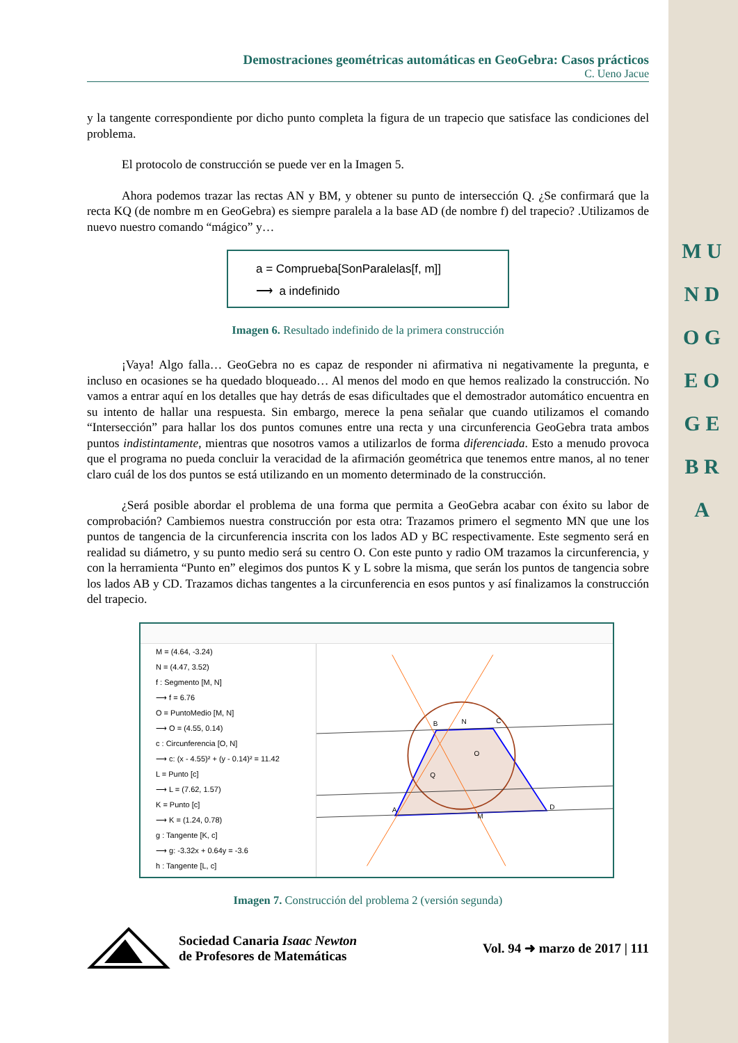M U N D O G E O G E B R A
Demostraciones geométricas automáticas en GeoGebra: Casos prácticos
C. Ueno Jacue
y la tangente correspondiente por dicho punto completa la figura de un trapecio que satisface las condiciones del problema.
El protocolo de construcción se puede ver en la Imagen 5.
Ahora podemos trazar las rectas AN y BM, y obtener su punto de intersección Q. ¿Se confirmará que la recta KQ (de nombre m en GeoGebra) es siempre paralela a la base AD (de nombre f) del trapecio? .Utilizamos de nuevo nuestro comando “mágico” y…
a = Comprueba[SonParalelas[f, m]]
⟶ a indefinido
Imagen 6. Resultado indefinido de la primera construcción
¡Vaya! Algo falla… GeoGebra no es capaz de responder ni afirmativa ni negativamente la pregunta, e incluso en ocasiones se ha quedado bloqueado… Al menos del modo en que hemos realizado la construcción. No vamos a entrar aquí en los detalles que hay detrás de esas dificultades que el demostrador automático encuentra en su intento de hallar una respuesta. Sin embargo, merece la pena señalar que cuando utilizamos el comando “Intersección” para hallar los dos puntos comunes entre una recta y una circunferencia GeoGebra trata ambos puntos indistintamente, mientras que nosotros vamos a utilizarlos de forma diferenciada. Esto a menudo provoca que el programa no pueda concluir la veracidad de la afirmación geométrica que tenemos entre manos, al no tener claro cuál de los dos puntos se está utilizando en un momento determinado de la construcción.
¿Será posible abordar el problema de una forma que permita a GeoGebra acabar con éxito su labor de comprobación? Cambiemos nuestra construcción por esta otra: Trazamos primero el segmento MN que une los puntos de tangencia de la circunferencia inscrita con los lados AD y BC respectivamente. Este segmento será en realidad su diámetro, y su punto medio será su centro O. Con este punto y radio OM trazamos la circunferencia, y con la herramienta “Punto en” elegimos dos puntos K y L sobre la misma, que serán los puntos de tangencia sobre los lados AB y CD. Trazamos dichas tangentes a la circunferencia en esos puntos y así finalizamos la construcción del trapecio.
M = (4.64, -3.24)
N = (4.47, 3.52)
f : Segmento [M, N]
⟶ f = 6.76
O = PuntoMedio [M, N]
⟶ O = (4.55, 0.14)
c : Circunferencia [O, N]
⟶ c: (x - 4.55)² + (y - 0.14)² = 11.42
L = Punto [c]
⟶ L = (7.62, 1.57)
K = Punto [c]
⟶ K = (1.24, 0.78)
g : Tangente [K, c]
⟶ g: -3.32x + 0.64y = -3.6
h : Tangente [L, c]
B
N
C
O
Q
M
D
A
Imagen 7. Construcción del problema 2 (versión segunda)
Sociedad Canaria Isaac Newton
de Profesores de Matemáticas
Vol. 94 ➜ marzo de 2017 | 111